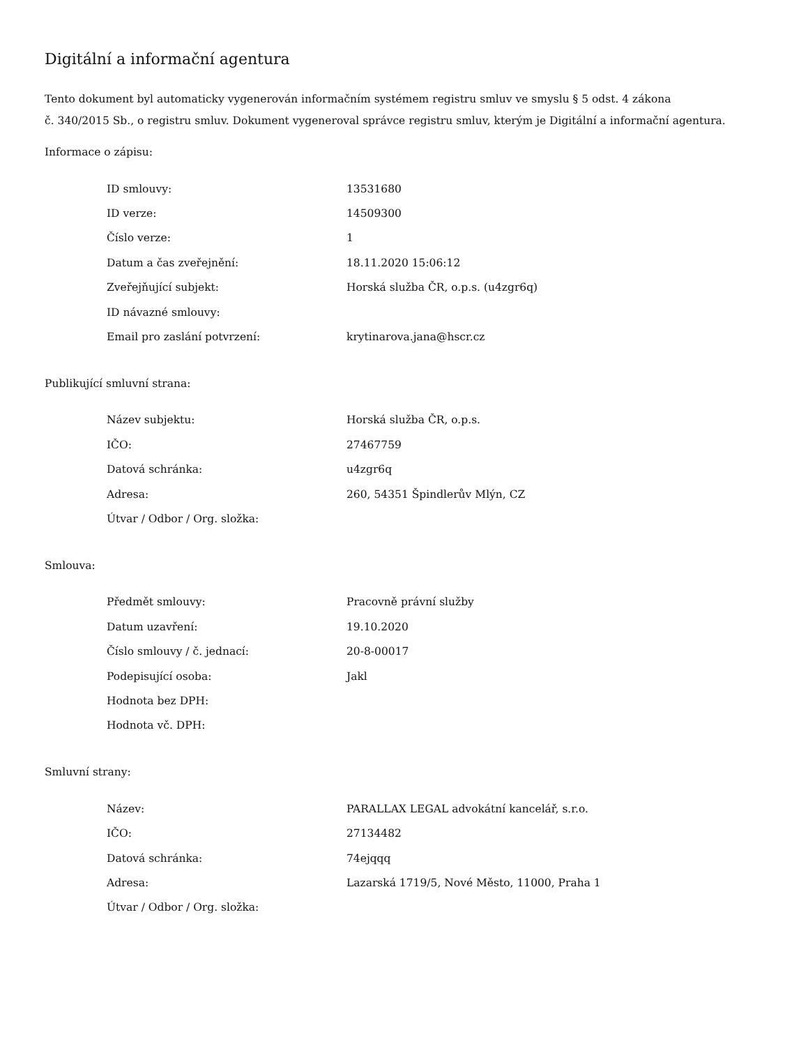Digitální a informační agentura
Tento dokument byl automaticky vygenerován informačním systémem registru smluv ve smyslu § 5 odst. 4 zákona
č. 340/2015 Sb., o registru smluv. Dokument vygeneroval správce registru smluv, kterým je Digitální a informační agentura.
Informace o zápisu:
| ID smlouvy: | 13531680 |
| ID verze: | 14509300 |
| Číslo verze: | 1 |
| Datum a čas zveřejnění: | 18.11.2020 15:06:12 |
| Zveřejňující subjekt: | Horská služba ČR, o.p.s. (u4zgr6q) |
| ID návazné smlouvy: | |
| Email pro zaslání potvrzení: | krytinarova.jana@hscr.cz |
Publikující smluvní strana:
| Název subjektu: | Horská služba ČR, o.p.s. |
| IČO: | 27467759 |
| Datová schránka: | u4zgr6q |
| Adresa: | 260, 54351 Špindlerův Mlýn, CZ |
| Útvar / Odbor / Org. složka: | |
Smlouva:
| Předmět smlouvy: | Pracovně právní služby |
| Datum uzavření: | 19.10.2020 |
| Číslo smlouvy / č. jednací: | 20-8-00017 |
| Podepisující osoba: | Jakl |
| Hodnota bez DPH: | |
| Hodnota vč. DPH: | |
Smluvní strany:
| Název: | PARALLAX LEGAL advokátní kancelář, s.r.o. |
| IČO: | 27134482 |
| Datová schránka: | 74ejqqq |
| Adresa: | Lazarská 1719/5, Nové Město, 11000, Praha 1 |
| Útvar / Odbor / Org. složka: | |